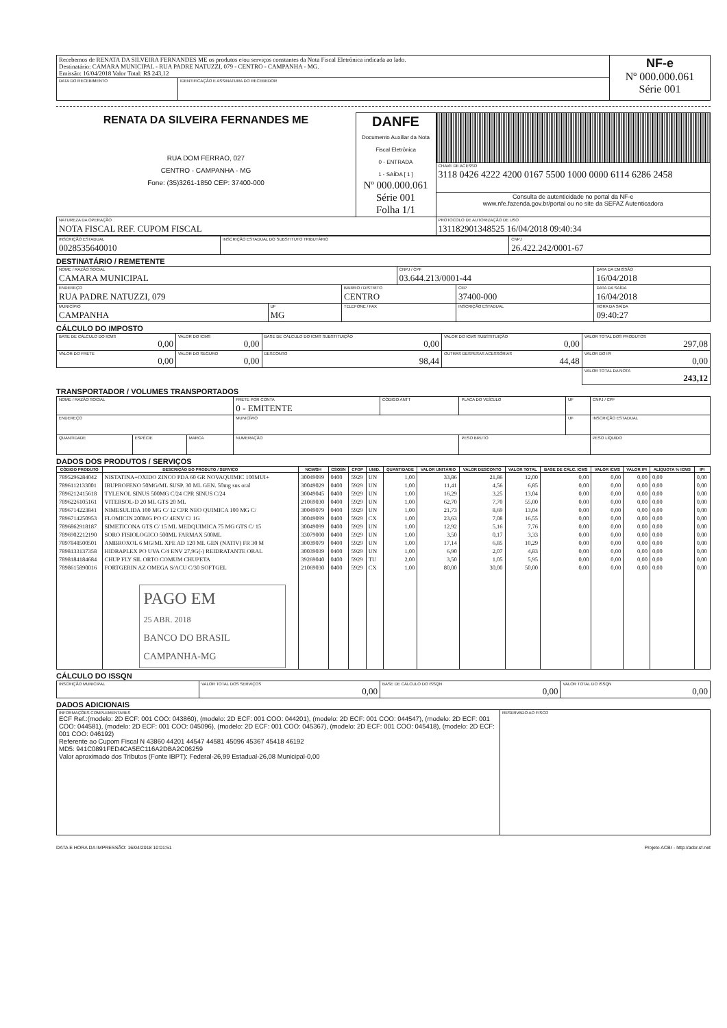| Recebemos de RENATA DA SILVEIRA FERNANDES ME os produtos e/ou serviços constantes da Nota Fiscal Eletrônica indicada ao lado. Destinatário: CAMARA MUNICIPAL - RUA PADRE NATUZZI, 079 - CENTRO - CAMPANHA - MG. Emissão: 16/04/2018 Valor Total: R$ 243,12 | | NF-e Nº 000.000.061 Série 001 |
| DATA DO RECEBIMENTO | IDENTIFICAÇÃO E ASSINATURA DO RECEBEDOR | |
| RENATA DA SILVEIRA FERNANDES ME RUA DOM FERRAO, 027 CENTRO - CAMPANHA - MG Fone: (35)3261-1850 CEP: 37400-000 | DANFE Documento Auxiliar da Nota Fiscal Eletrônica 0 - ENTRADA 1 - SAÍDA [ 1 ] Nº 000.000.061 Série 001 Folha 1/1 | |
| | | CHAVE DE ACESSO 3118 0426 4222 4200 0167 5500 1000 0000 6114 6286 2458 |
| | | Consulta de autenticidade no portal da NF-e www.nfe.fazenda.gov.br/portal ou no site da SEFAZ Autenticadora |
| NATUREZA DA OPERAÇÃO NOTA FISCAL REF. CUPOM FISCAL | | PROTOCOLO DE AUTORIZAÇÃO DE USO 131182901348525 16/04/2018 09:40:34 |
| INSCRIÇÃO ESTADUAL 0028535640010 | INSCRIÇÃO ESTADUAL DO SUBSTITUTO TRIBUTÁRIO | CNPJ 26.422.242/0001-67 |
DESTINATÁRIO / REMETENTE
| NOME / RAZÃO SOCIAL CAMARA MUNICIPAL | | | CNPJ / CPF 03.644.213/0001-44 | | DATA DA EMISSÃO 16/04/2018 |
| ENDEREÇO RUA PADRE NATUZZI, 079 | | BAIRRO / DISTRITO CENTRO | | CEP 37400-000 | DATA DA SAÍDA 16/04/2018 |
| MUNICÍPIO CAMPANHA | UF MG | TELEFONE / FAX | | INSCRIÇÃO ESTADUAL | HORA DA SAÍDA 09:40:27 |
CÁLCULO DO IMPOSTO
| BASE DE CÁLCULO DO ICMS 0,00 | VALOR DO ICMS 0,00 | BASE DE CÁLCULO DO ICMS SUBSTITUIÇÃO 0,00 | VALOR DO ICMS SUBSTITUIÇÃO 0,00 | VALOR TOTAL DOS PRODUTOS 297,08 |
| VALOR DO FRETE 0,00 | VALOR DO SEGURO 0,00 | DESCONTO 98,44 | OUTRAS DESPESAS ACESSÓRIAS 44,48 | VALOR DO IPI 0,00 |
| | | | | VALOR TOTAL DA NOTA 243,12 |
TRANSPORTADOR / VOLUMES TRANSPORTADOS
| NOME / RAZÃO SOCIAL | | | FRETE POR CONTA 0 - EMITENTE | CÓDIGO ANTT | PLACA DO VEÍCULO | UF | CNPJ / CPF |
| ENDEREÇO | | | MUNICÍPIO | | | UF | INSCRIÇÃO ESTADUAL |
| QUANTIDADE | ESPÉCIE | MARCA | NUMERAÇÃO | | PESO BRUTO | | PESO LÍQUIDO |
DADOS DOS PRODUTOS / SERVIÇOS
| CÓDIGO PRODUTO | DESCRIÇÃO DO PRODUTO / SERVIÇO | NCM/SH | CSOSN | CFOP | UNID. | QUANTIDADE | VALOR UNITÁRIO | VALOR DESCONTO | VALOR TOTAL | BASE DE CÁLC. ICMS | VALOR ICMS | VALOR IPI | ALÍQUOTA % ICMS | IPI |
| --- | --- | --- | --- | --- | --- | --- | --- | --- | --- | --- | --- | --- | --- | --- |
| 7895296284042 | NISTATINA+OXIDO ZINCO PDA 60 GR NOVAQUIMIC 100MUI+ | 30049099 | 0400 | 5929 | UN | 1,00 | 33,86 | 21,86 | 12,00 | 0,00 | 0,00 | 0,00 | 0,00 | 0,00 |
| 7896112133001 | IBUPROFENO 50MG/ML SUSP. 30 ML GEN. 50mg sus oral | 30049029 | 0400 | 5929 | UN | 1,00 | 11,41 | 4,56 | 6,85 | 0,00 | 0,00 | 0,00 | 0,00 | 0,00 |
| 7896212415618 | TYLENOL SINUS 500MG C/24 CPR SINUS C/24 | 30049045 | 0400 | 5929 | UN | 1,00 | 16,29 | 3,25 | 13,04 | 0,00 | 0,00 | 0,00 | 0,00 | 0,00 |
| 7896226105161 | VITERSOL-D 20 ML GTS 20 ML | 21069030 | 0400 | 5929 | UN | 1,00 | 62,70 | 7,70 | 55,00 | 0,00 | 0,00 | 0,00 | 0,00 | 0,00 |
| 7896714223841 | NIMESULIDA 100 MG C/ 12 CPR NEO QUIMICA 100 MG C/ | 30049079 | 0400 | 5929 | UN | 1,00 | 21,73 | 8,69 | 13,04 | 0,00 | 0,00 | 0,00 | 0,00 | 0,00 |
| 7896714250953 | FLOMICIN 200MG PO C/ 4ENV C/ 1G | 30049099 | 0400 | 5929 | CX | 1,00 | 23,63 | 7,08 | 16,55 | 0,00 | 0,00 | 0,00 | 0,00 | 0,00 |
| 7896862918187 | SIMETICONA GTS C/ 15 ML MEDQUIMICA 75 MG GTS C/ 15 | 30049099 | 0400 | 5929 | UN | 1,00 | 12,92 | 5,16 | 7,76 | 0,00 | 0,00 | 0,00 | 0,00 | 0,00 |
| 7896902212190 | SORO FISIOLOGICO 500ML FARMAX 500ML | 33079000 | 0400 | 5929 | UN | 1,00 | 3,50 | 0,17 | 3,33 | 0,00 | 0,00 | 0,00 | 0,00 | 0,00 |
| 7897848500501 | AMBROXOL 6 MG/ML XPE AD 120 ML GEN (NATIV) FR 30 M | 30039079 | 0400 | 5929 | UN | 1,00 | 17,14 | 6,85 | 10,29 | 0,00 | 0,00 | 0,00 | 0,00 | 0,00 |
| 7898133137358 | HIDRAPLEX PO UVA C/4 ENV 27,9G(-) REIDRATANTE ORAL | 30039039 | 0400 | 5929 | UN | 1,00 | 6,90 | 2,07 | 4,83 | 0,00 | 0,00 | 0,00 | 0,00 | 0,00 |
| 7898184184684 | CHUP FLY SIL ORTO COMUM CHUPETA | 39269040 | 0400 | 5929 | TU | 2,00 | 3,50 | 1,05 | 5,95 | 0,00 | 0,00 | 0,00 | 0,00 | 0,00 |
| 7898615890016 | FORTGERIN AZ OMEGA S/ACU C/30 SOFTGEL PAGO EM 25 ABR. 2018 BANCO DO BRASIL CAMPANHA-MG | 21069030 | 0400 | 5929 | CX | 1,00 | 80,00 | 30,00 | 50,00 | 0,00 | 0,00 | 0,00 | 0,00 | 0,00 |
CÁLCULO DO ISSQN
| INSCRIÇÃO MUNICIPAL | VALOR TOTAL DOS SERVIÇOS 0,00 | BASE DE CÁLCULO DO ISSQN 0,00 | VALOR TOTAL DO ISSQN 0,00 |
DADOS ADICIONAIS
| INFORMAÇÕES COMPLEMENTARES ECF Ref.:(modelo: 2D ECF: 001 COO: 043860), (modelo: 2D ECF: 001 COO: 044201), (modelo: 2D ECF: 001 COO: 044547), (modelo: 2D ECF: 001 COO: 044581), (modelo: 2D ECF: 001 COO: 045096), (modelo: 2D ECF: 001 COO: 045367), (modelo: 2D ECF: 001 COO: 045418), (modelo: 2D ECF: 001 COO: 046192) Referente ao Cupom Fiscal N 43860 44201 44547 44581 45096 45367 45418 46192 MD5: 941C0891FED4CA5EC116A2DBA2C06259 Valor aproximado dos Tributos (Fonte IBPT): Federal-26,99 Estadual-26,08 Municipal-0,00 | RESERVADO AO FISCO |
DATA E HORA DA IMPRESSÃO: 16/04/2018 10:01:51 Projeto ACBr - http://acbr.sf.net